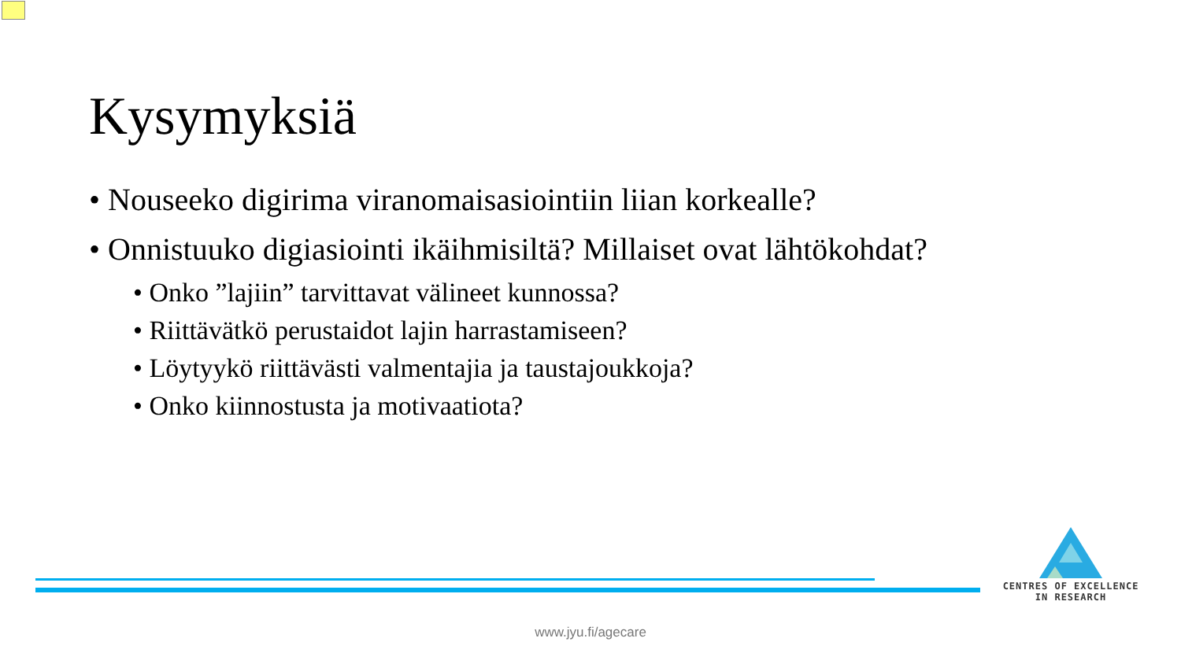Kysymyksiä
• Nouseeko digirima viranomaisasiointiin liian korkealle?
• Onnistuuko digiasiointi ikäihmisiltä? Millaiset ovat lähtökohdat?
• Onko ”lajiin” tarvittavat välineet kunnossa?
• Riittävätkö perustaidot lajin harrastamiseen?
• Löytyykö riittävästi valmentajia ja taustajoukkoja?
• Onko kiinnostusta ja motivaatiota?
CENTRES OF EXCELLENCE
IN RESEARCH
www.jyu.fi/agecare